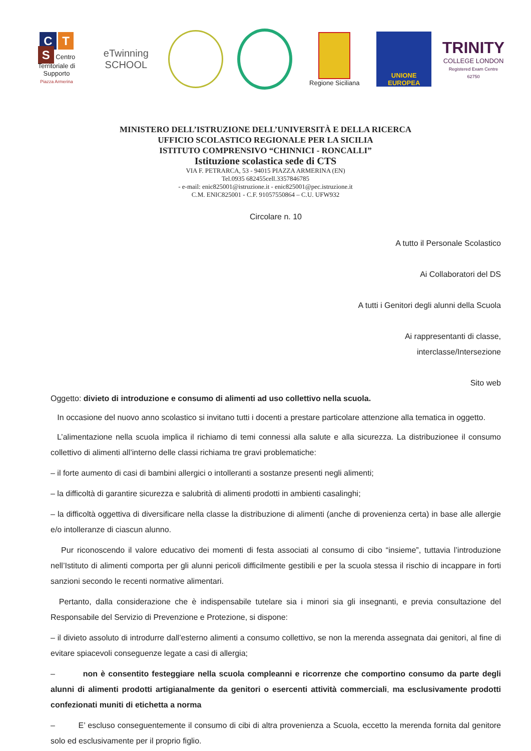C T
S Centro Territoriale di Supporto
Piazza Armerina
eTwinning
SCHOOL
Regione Siciliana
UNIONE EUROPEA
TRINITY
COLLEGE LONDON
Registered Exam Centre 62750
MINISTERO DELL’ISTRUZIONE DELL’UNIVERSITÀ E DELLA RICERCA
UFFICIO SCOLASTICO REGIONALE PER LA SICILIA
ISTITUTO COMPRENSIVO “CHINNICI - RONCALLI”
Istituzione scolastica sede di CTS
VIA F. PETRARCA, 53 - 94015 PIAZZA ARMERINA (EN)
Tel.0935 682455cell.3357846785
- e-mail: enic825001@istruzione.it - enic825001@pec.istruzione.it
C.M. ENIC825001 - C.F. 91057550864 – C.U. UFW932
Circolare n. 10
A tutto il Personale Scolastico
Ai Collaboratori del DS
A tutti i Genitori degli alunni della Scuola
Ai rappresentanti di classe,
interclasse/Intersezione
Sito web
Oggetto: divieto di introduzione e consumo di alimenti ad uso collettivo nella scuola.
In occasione del nuovo anno scolastico si invitano tutti i docenti a prestare particolare attenzione alla tematica in oggetto.
L’alimentazione nella scuola implica il richiamo di temi connessi alla salute e alla sicurezza. La distribuzionee il consumo collettivo di alimenti all’interno delle classi richiama tre gravi problematiche:
– il forte aumento di casi di bambini allergici o intolleranti a sostanze presenti negli alimenti;
– la difficoltà di garantire sicurezza e salubrità di alimenti prodotti in ambienti casalinghi;
– la difficoltà oggettiva di diversificare nella classe la distribuzione di alimenti (anche di provenienza certa) in base alle allergie e/o intolleranze di ciascun alunno.
Pur riconoscendo il valore educativo dei momenti di festa associati al consumo di cibo “insieme”, tuttavia l’introduzione nell’Istituto di alimenti comporta per gli alunni pericoli difficilmente gestibili e per la scuola stessa il rischio di incappare in forti sanzioni secondo le recenti normative alimentari.
Pertanto, dalla considerazione che è indispensabile tutelare sia i minori sia gli insegnanti, e previa consultazione del Responsabile del Servizio di Prevenzione e Protezione, si dispone:
– il divieto assoluto di introdurre dall’esterno alimenti a consumo collettivo, se non la merenda assegnata dai genitori, al fine di evitare spiacevoli conseguenze legate a casi di allergia;
– non è consentito festeggiare nella scuola compleanni e ricorrenze che comportino consumo da parte degli alunni di alimenti prodotti artigianalmente da genitori o esercenti attività commerciali, ma esclusivamente prodotti confezionati muniti di etichetta a norma
– E’ escluso conseguentemente il consumo di cibi di altra provenienza a Scuola, eccetto la merenda fornita dal genitore solo ed esclusivamente per il proprio figlio.